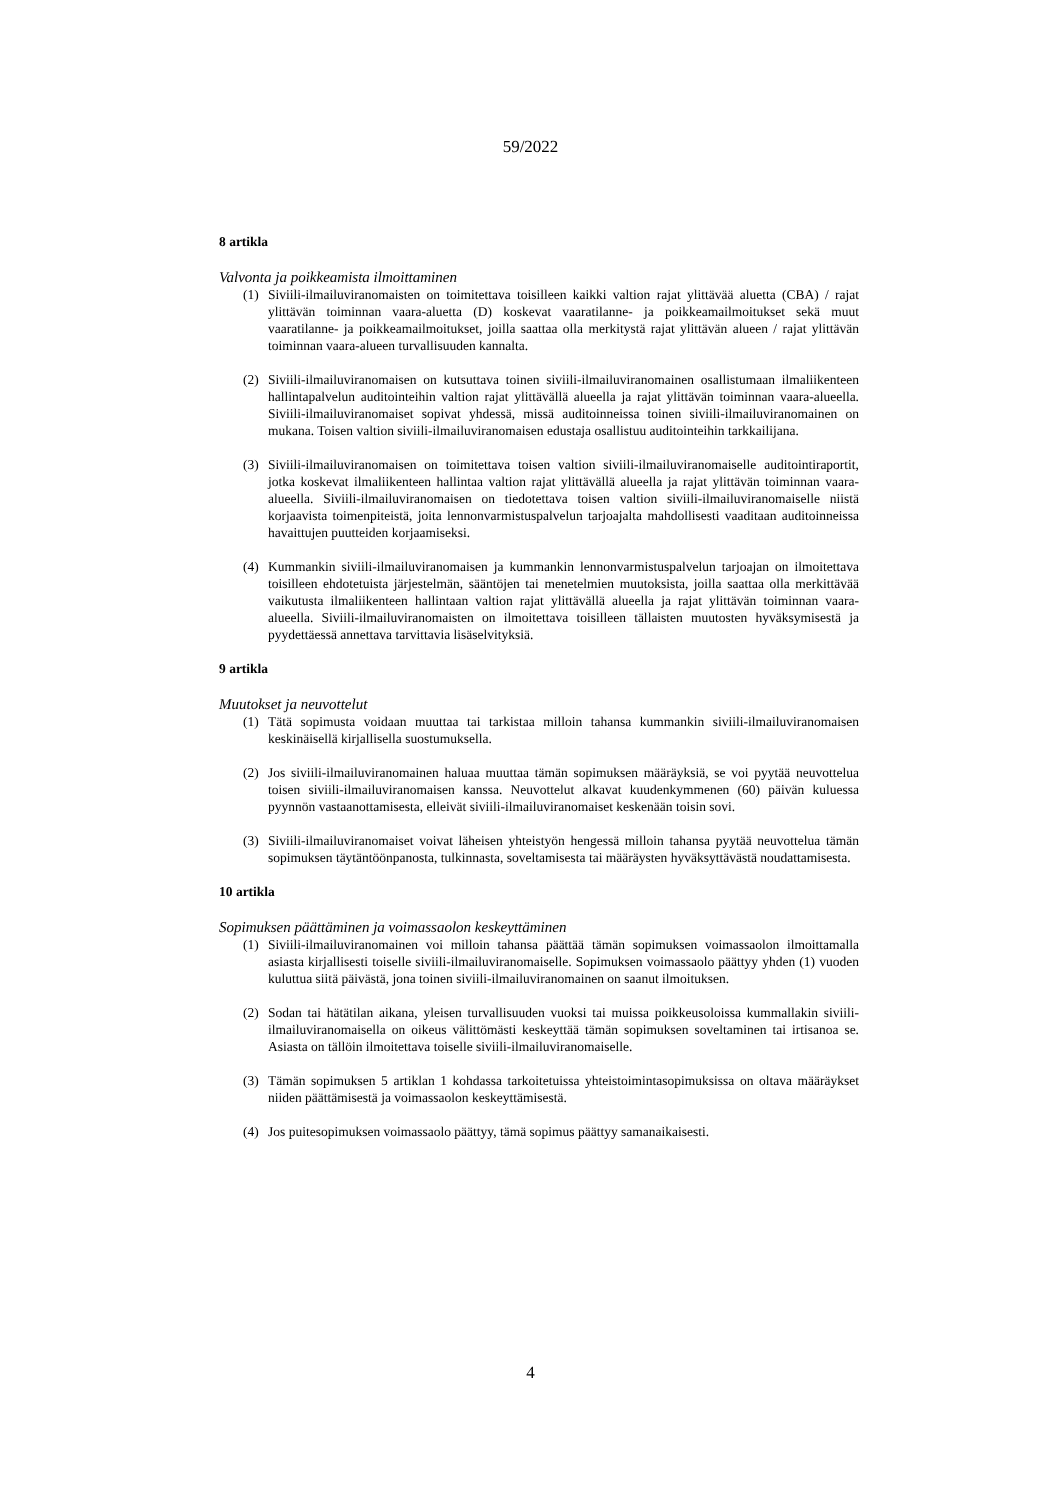59/2022
8 artikla
Valvonta ja poikkeamista ilmoittaminen
(1) Siviili-ilmailuviranomaisten on toimitettava toisilleen kaikki valtion rajat ylittävää aluetta (CBA) / rajat ylittävän toiminnan vaara-aluetta (D) koskevat vaaratilanne- ja poikkeamailmoitukset sekä muut vaaratilanne- ja poikkeamailmoitukset, joilla saattaa olla merkitystä rajat ylittävän alueen / rajat ylittävän toiminnan vaara-alueen turvallisuuden kannalta.
(2) Siviili-ilmailuviranomaisen on kutsuttava toinen siviili-ilmailuviranomainen osallistumaan ilmaliikenteen hallintapalvelun auditointeihin valtion rajat ylittävällä alueella ja rajat ylittävän toiminnan vaara-alueella. Siviili-ilmailuviranomaiset sopivat yhdessä, missä auditoinneissa toinen siviili-ilmailuviranomainen on mukana. Toisen valtion siviili-ilmailuviranomaisen edustaja osallistuu auditointeihin tarkkailijana.
(3) Siviili-ilmailuviranomaisen on toimitettava toisen valtion siviili-ilmailuviranomaiselle auditointiraportit, jotka koskevat ilmaliikenteen hallintaa valtion rajat ylittävällä alueella ja rajat ylittävän toiminnan vaara-alueella. Siviili-ilmailuviranomaisen on tiedotettava toisen valtion siviili-ilmailuviranomaiselle niistä korjaavista toimenpiteistä, joita lennonvarmistuspalvelun tarjoajalta mahdollisesti vaaditaan auditoinneissa havaittujen puutteiden korjaamiseksi.
(4) Kummankin siviili-ilmailuviranomaisen ja kummankin lennonvarmistuspalvelun tarjoajan on ilmoitettava toisilleen ehdotetuista järjestelmän, sääntöjen tai menetelmien muutoksista, joilla saattaa olla merkittävää vaikutusta ilmaliikenteen hallintaan valtion rajat ylittävällä alueella ja rajat ylittävän toiminnan vaara-alueella. Siviili-ilmailuviranomaisten on ilmoitettava toisilleen tällaisten muutosten hyväksymisestä ja pyydettäessä annettava tarvittavia lisäselvityksiä.
9 artikla
Muutokset ja neuvottelut
(1) Tätä sopimusta voidaan muuttaa tai tarkistaa milloin tahansa kummankin siviili-ilmailuviranomaisen keskinäisellä kirjallisella suostumuksella.
(2) Jos siviili-ilmailuviranomainen haluaa muuttaa tämän sopimuksen määräyksiä, se voi pyytää neuvottelua toisen siviili-ilmailuviranomaisen kanssa. Neuvottelut alkavat kuudenkymmenen (60) päivän kuluessa pyynnön vastaanottamisesta, elleivät siviili-ilmailuviranomaiset keskenään toisin sovi.
(3) Siviili-ilmailuviranomaiset voivat läheisen yhteistyön hengessä milloin tahansa pyytää neuvottelua tämän sopimuksen täytäntöönpanosta, tulkinnasta, soveltamisesta tai määräysten hyväksyttävästä noudattamisesta.
10 artikla
Sopimuksen päättäminen ja voimassaolon keskeyttäminen
(1) Siviili-ilmailuviranomainen voi milloin tahansa päättää tämän sopimuksen voimassaolon ilmoittamalla asiasta kirjallisesti toiselle siviili-ilmailuviranomaiselle. Sopimuksen voimassaolo päättyy yhden (1) vuoden kuluttua siitä päivästä, jona toinen siviili-ilmailuviranomainen on saanut ilmoituksen.
(2) Sodan tai hätätilan aikana, yleisen turvallisuuden vuoksi tai muissa poikkeusoloissa kummallakin siviili-ilmailuviranomaisella on oikeus välittömästi keskeyttää tämän sopimuksen soveltaminen tai irtisanoa se. Asiasta on tällöin ilmoitettava toiselle siviili-ilmailuviranomaiselle.
(3) Tämän sopimuksen 5 artiklan 1 kohdassa tarkoitetuissa yhteistoimintasopimuksissa on oltava määräykset niiden päättämisestä ja voimassaolon keskeyttämisestä.
(4) Jos puitesopimuksen voimassaolo päättyy, tämä sopimus päättyy samanaikaisesti.
4